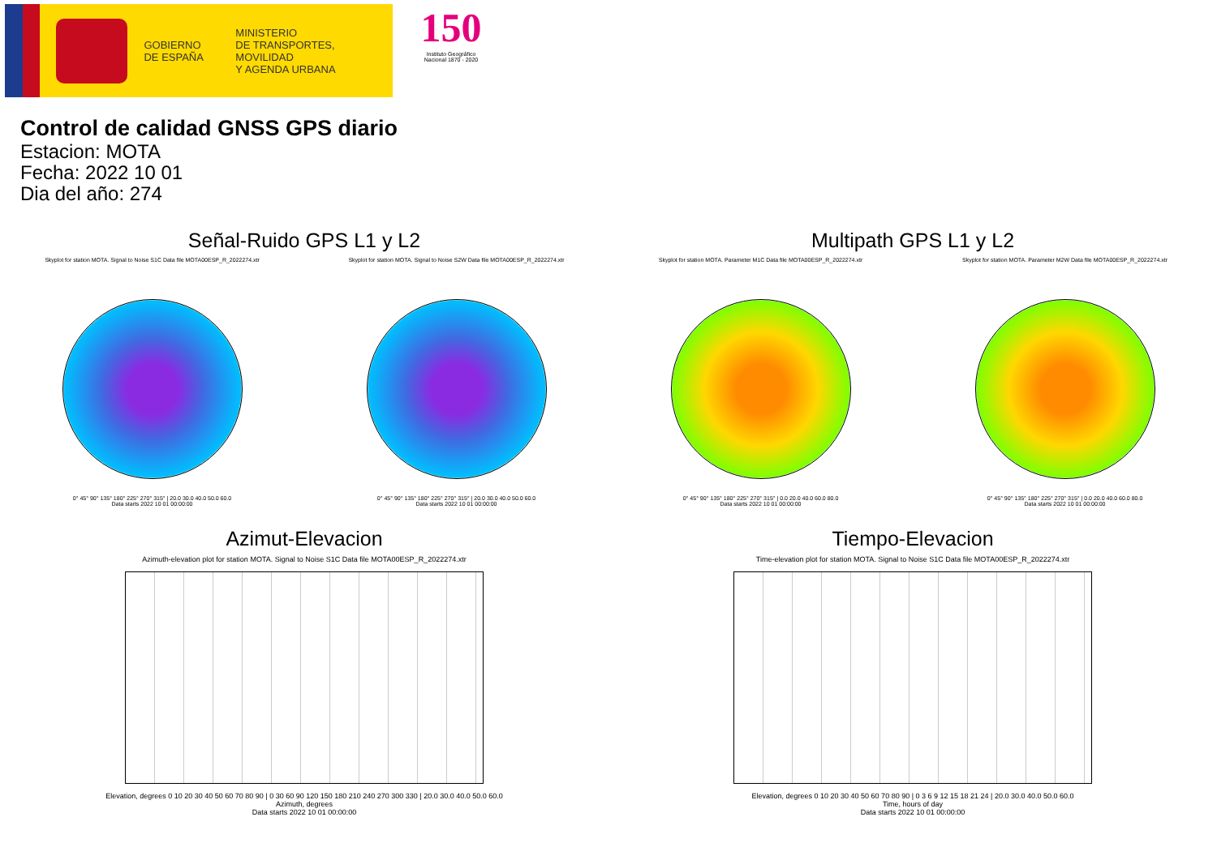GOBIERNO
DE ESPAÑA
MINISTERIO
DE TRANSPORTES, MOVILIDAD
Y AGENDA URBANA
150
Instituto Geográfico
Nacional 1870 - 2020
Control de calidad GNSS GPS diario
Estacion: MOTA
Fecha: 2022 10 01
Dia del año: 274
Señal-Ruido GPS L1 y L2
Skyplot for station MOTA. Signal to Noise S1C Data file MOTA00ESP_R_2022274.xtr
0° 45° 90° 135° 180° 225° 270° 315° | 20.0 30.0 40.0 50.0 60.0
Data starts 2022 10 01 00:00:00
Skyplot for station MOTA. Signal to Noise S2W Data file MOTA00ESP_R_2022274.xtr
0° 45° 90° 135° 180° 225° 270° 315° | 20.0 30.0 40.0 50.0 60.0
Data starts 2022 10 01 00:00:00
Multipath GPS L1 y L2
Skyplot for station MOTA. Parameter M1C Data file MOTA00ESP_R_2022274.xtr
0° 45° 90° 135° 180° 225° 270° 315° | 0.0 20.0 40.0 60.0 80.0
Data starts 2022 10 01 00:00:00
Skyplot for station MOTA. Parameter M2W Data file MOTA00ESP_R_2022274.xtr
0° 45° 90° 135° 180° 225° 270° 315° | 0.0 20.0 40.0 60.0 80.0
Data starts 2022 10 01 00:00:00
Azimut-Elevacion
Azimuth-elevation plot for station MOTA. Signal to Noise S1C Data file MOTA00ESP_R_2022274.xtr
Elevation, degrees 0 10 20 30 40 50 60 70 80 90 | 0 30 60 90 120 150 180 210 240 270 300 330 | 20.0 30.0 40.0 50.0 60.0
Azimuth, degrees
Data starts 2022 10 01 00:00:00
Tiempo-Elevacion
Time-elevation plot for station MOTA. Signal to Noise S1C Data file MOTA00ESP_R_2022274.xtr
Elevation, degrees 0 10 20 30 40 50 60 70 80 90 | 0 3 6 9 12 15 18 21 24 | 20.0 30.0 40.0 50.0 60.0
Time, hours of day
Data starts 2022 10 01 00:00:00